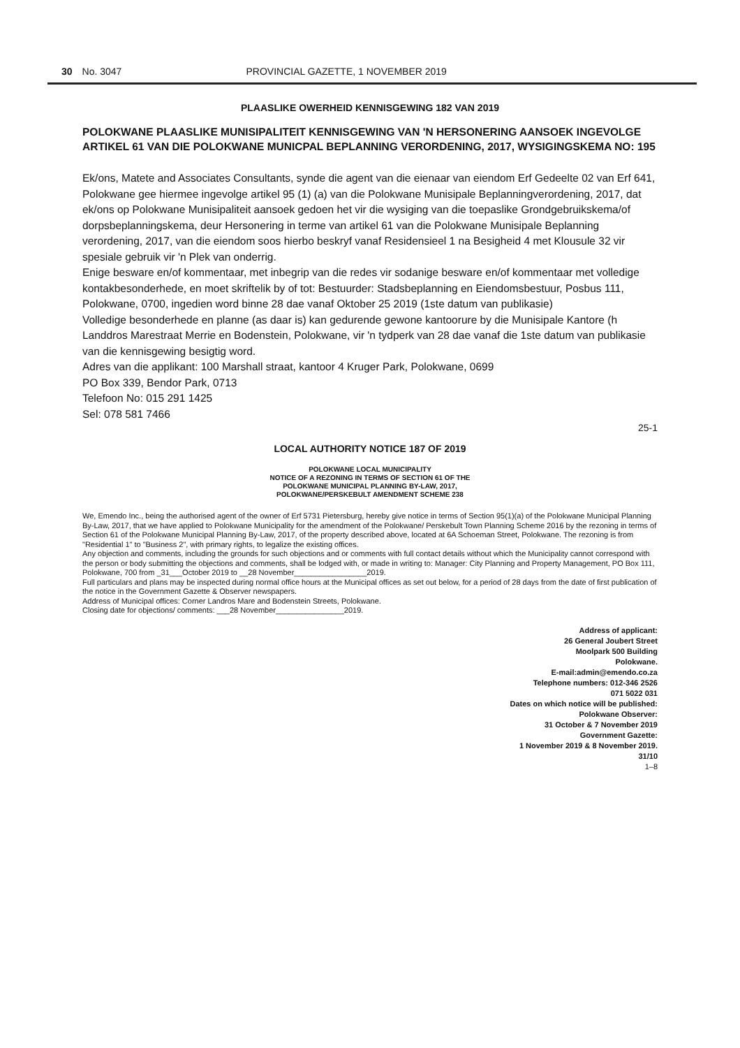30 No. 3047 PROVINCIAL GAZETTE, 1 NOVEMBER 2019
PLAASLIKE OWERHEID KENNISGEWING 182 VAN 2019
POLOKWANE PLAASLIKE MUNISIPALITEIT KENNISGEWING VAN 'N HERSONERING AANSOEK INGEVOLGE ARTIKEL 61 VAN DIE POLOKWANE MUNICPAL BEPLANNING VERORDENING, 2017, WYSIGINGSKEMA NO: 195
Ek/ons, Matete and Associates Consultants, synde die agent van die eienaar van eiendom Erf Gedeelte 02 van Erf 641, Polokwane gee hiermee ingevolge artikel 95 (1) (a) van die Polokwane Munisipale Beplanningverordening, 2017, dat ek/ons op Polokwane Munisipaliteit aansoek gedoen het vir die wysiging van die toepaslike Grondgebruikskema/of dorpsbeplanningskema, deur Hersonering in terme van artikel 61 van die Polokwane Munisipale Beplanning verordening, 2017, van die eiendom soos hierbo beskryf vanaf Residensieel 1 na Besigheid 4 met Klousule 32 vir spesiale gebruik vir 'n Plek van onderrig.
Enige besware en/of kommentaar, met inbegrip van die redes vir sodanige besware en/of kommentaar met volledige kontakbesonderhede, en moet skriftelik by of tot: Bestuurder: Stadsbeplanning en Eiendomsbestuur, Posbus 111, Polokwane, 0700, ingedien word binne 28 dae vanaf Oktober 25 2019 (1ste datum van publikasie)
Volledige besonderhede en planne (as daar is) kan gedurende gewone kantoorure by die Munisipale Kantore (h Landdros Marestraat Merrie en Bodenstein, Polokwane, vir 'n tydperk van 28 dae vanaf die 1ste datum van publikasie van die kennisgewing besigtig word.
Adres van die applikant: 100 Marshall straat, kantoor 4 Kruger Park, Polokwane, 0699
PO Box 339, Bendor Park, 0713
Telefoon No: 015 291 1425
Sel: 078 581 7466
25-1
LOCAL AUTHORITY NOTICE 187 OF 2019
POLOKWANE LOCAL MUNICIPALITY
NOTICE OF A REZONING IN TERMS OF SECTION 61 OF THE
POLOKWANE MUNICIPAL PLANNING BY-LAW, 2017,
POLOKWANE/PERSKEBULT AMENDMENT SCHEME 238
We, Emendo Inc., being the authorised agent of the owner of Erf 5731 Pietersburg, hereby give notice in terms of Section 95(1)(a) of the Polokwane Municipal Planning By-Law, 2017, that we have applied to Polokwane Municipality for the amendment of the Polokwane/ Perskebult Town Planning Scheme 2016 by the rezoning in terms of Section 61 of the Polokwane Municipal Planning By-Law, 2017, of the property described above, located at 6A Schoeman Street, Polokwane. The rezoning is from "Residential 1" to "Business 2", with primary rights, to legalize the existing offices.
Any objection and comments, including the grounds for such objections and or comments with full contact details without which the Municipality cannot correspond with the person or body submitting the objections and comments, shall be lodged with, or made in writing to: Manager: City Planning and Property Management, PO Box 111, Polokwane, 700 from _31___October 2019 to __28 November_________________2019.
Full particulars and plans may be inspected during normal office hours at the Municipal offices as set out below, for a period of 28 days from the date of first publication of the notice in the Government Gazette & Observer newspapers.
Address of Municipal offices: Corner Landros Mare and Bodenstein Streets, Polokwane.
Closing date for objections/ comments: ___28 November________________2019.
Address of applicant:
26 General Joubert Street
Moolpark 500 Building
Polokwane.
E-mail:admin@emendo.co.za
Telephone numbers: 012-346 2526
071 5022 031
Dates on which notice will be published:
Polokwane Observer:
31 October & 7 November 2019
Government Gazette:
1 November 2019 & 8 November 2019.
31/10
1–8